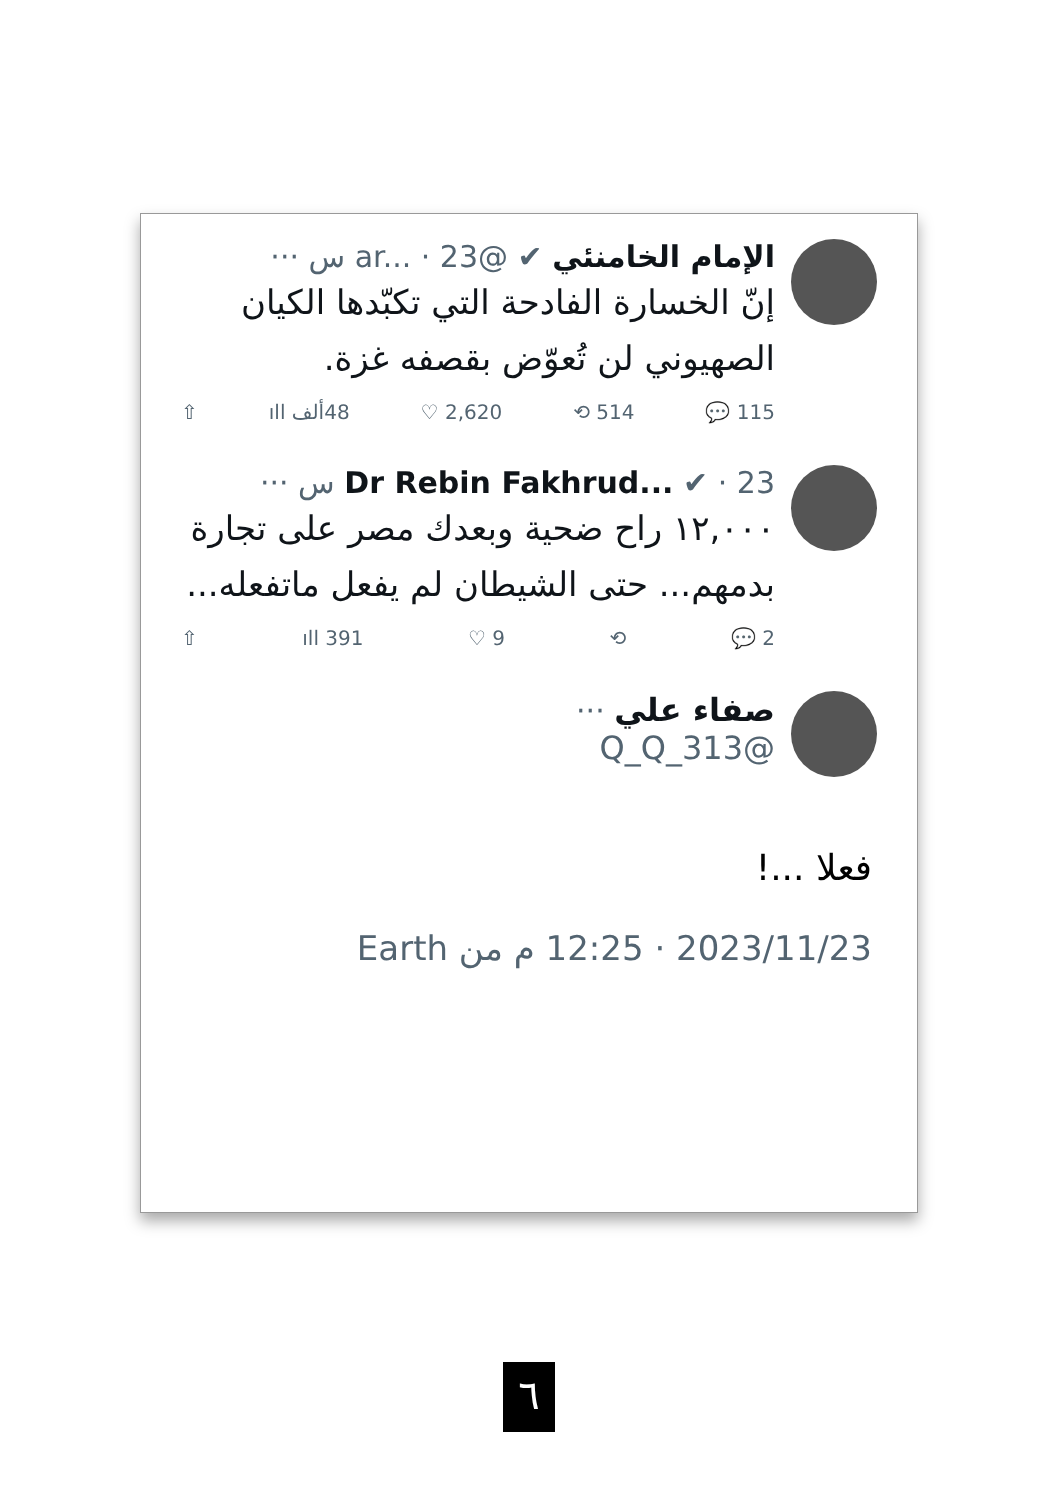الإمام الخامنئي ✔ @ar... · 23 س ···
إنّ الخسارة الفادحة التي تكبّدها الكيان الصهيوني لن تُعوّض بقصفه غزة.
115 💬 514 ⟲ 2,620 ♡ 48ألف ıll ⇧
Dr Rebin Fakhrud... ✔ · 23 س ···
١٢,٠٠٠ راح ضحية وبعدك مصر على تجارة بدمهم... حتى الشيطان لم يفعل ماتفعله...
2 💬 ⟲ 9 ♡ 391 ıll ⇧
صفاء علي ···
@Q_Q_313
فعلا ...!
2023/11/23 · 12:25 م من Earth
٦